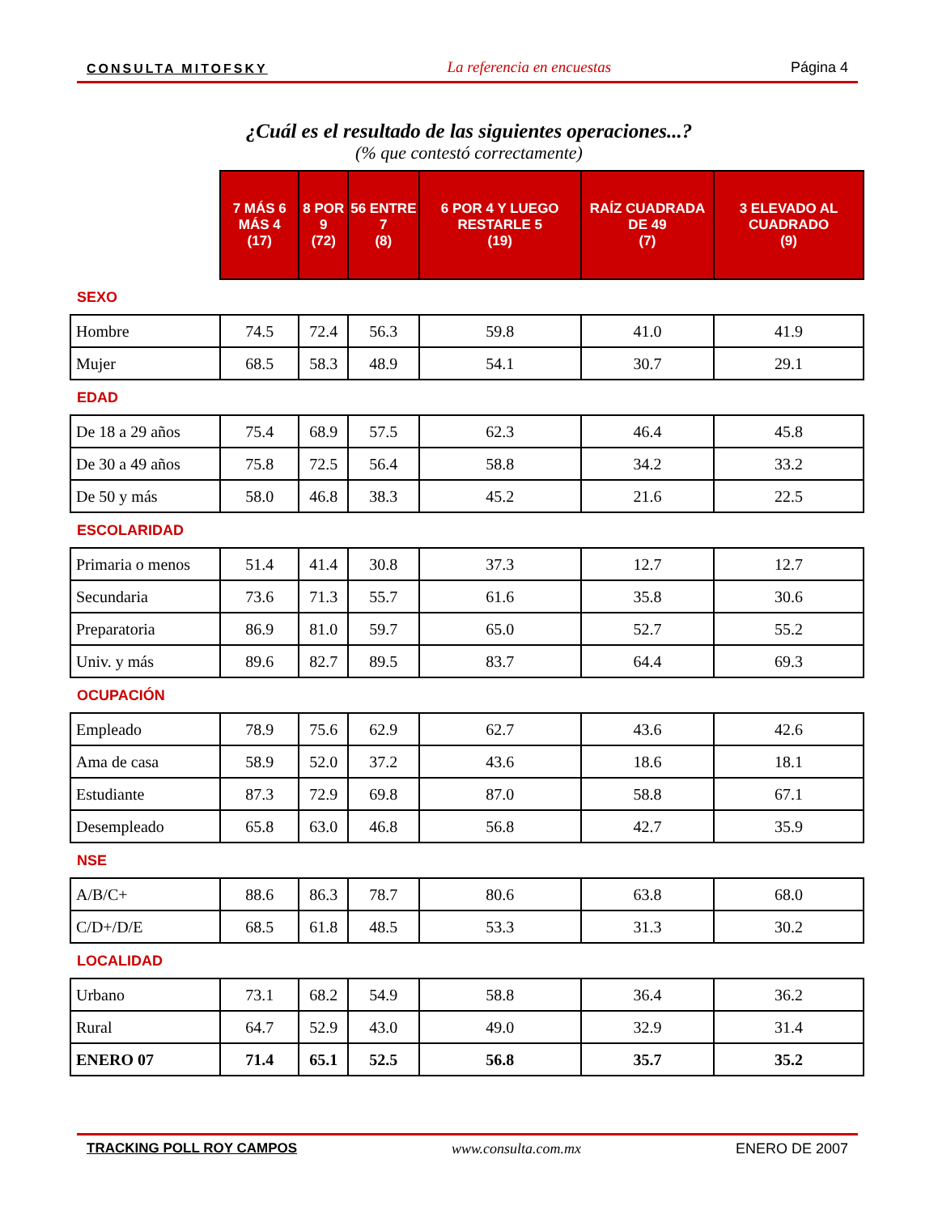CONSULTA MITOFSKY La referencia en encuestas Página 4
¿Cuál es el resultado de las siguientes operaciones...?
(% que contestó correctamente)
| | 7 MÁS 6 MÁS 4 (17) | 8 POR 9 (72) | 56 ENTRE 7 (8) | 6 POR 4 Y LUEGO RESTARLE 5 (19) | RAÍZ CUADRADA DE 49 (7) | 3 ELEVADO AL CUADRADO (9) |
| --- | --- | --- | --- | --- | --- | --- |
| SEXO | | | | | | |
| Hombre | 74.5 | 72.4 | 56.3 | 59.8 | 41.0 | 41.9 |
| Mujer | 68.5 | 58.3 | 48.9 | 54.1 | 30.7 | 29.1 |
| EDAD | | | | | | |
| De 18 a 29 años | 75.4 | 68.9 | 57.5 | 62.3 | 46.4 | 45.8 |
| De 30 a 49 años | 75.8 | 72.5 | 56.4 | 58.8 | 34.2 | 33.2 |
| De 50 y más | 58.0 | 46.8 | 38.3 | 45.2 | 21.6 | 22.5 |
| ESCOLARIDAD | | | | | | |
| Primaria o menos | 51.4 | 41.4 | 30.8 | 37.3 | 12.7 | 12.7 |
| Secundaria | 73.6 | 71.3 | 55.7 | 61.6 | 35.8 | 30.6 |
| Preparatoria | 86.9 | 81.0 | 59.7 | 65.0 | 52.7 | 55.2 |
| Univ. y más | 89.6 | 82.7 | 89.5 | 83.7 | 64.4 | 69.3 |
| OCUPACIÓN | | | | | | |
| Empleado | 78.9 | 75.6 | 62.9 | 62.7 | 43.6 | 42.6 |
| Ama de casa | 58.9 | 52.0 | 37.2 | 43.6 | 18.6 | 18.1 |
| Estudiante | 87.3 | 72.9 | 69.8 | 87.0 | 58.8 | 67.1 |
| Desempleado | 65.8 | 63.0 | 46.8 | 56.8 | 42.7 | 35.9 |
| NSE | | | | | | |
| A/B/C+ | 88.6 | 86.3 | 78.7 | 80.6 | 63.8 | 68.0 |
| C/D+/D/E | 68.5 | 61.8 | 48.5 | 53.3 | 31.3 | 30.2 |
| LOCALIDAD | | | | | | |
| Urbano | 73.1 | 68.2 | 54.9 | 58.8 | 36.4 | 36.2 |
| Rural | 64.7 | 52.9 | 43.0 | 49.0 | 32.9 | 31.4 |
| ENERO 07 | 71.4 | 65.1 | 52.5 | 56.8 | 35.7 | 35.2 |
TRACKING POLL ROY CAMPOS www.consulta.com.mx ENERO DE 2007